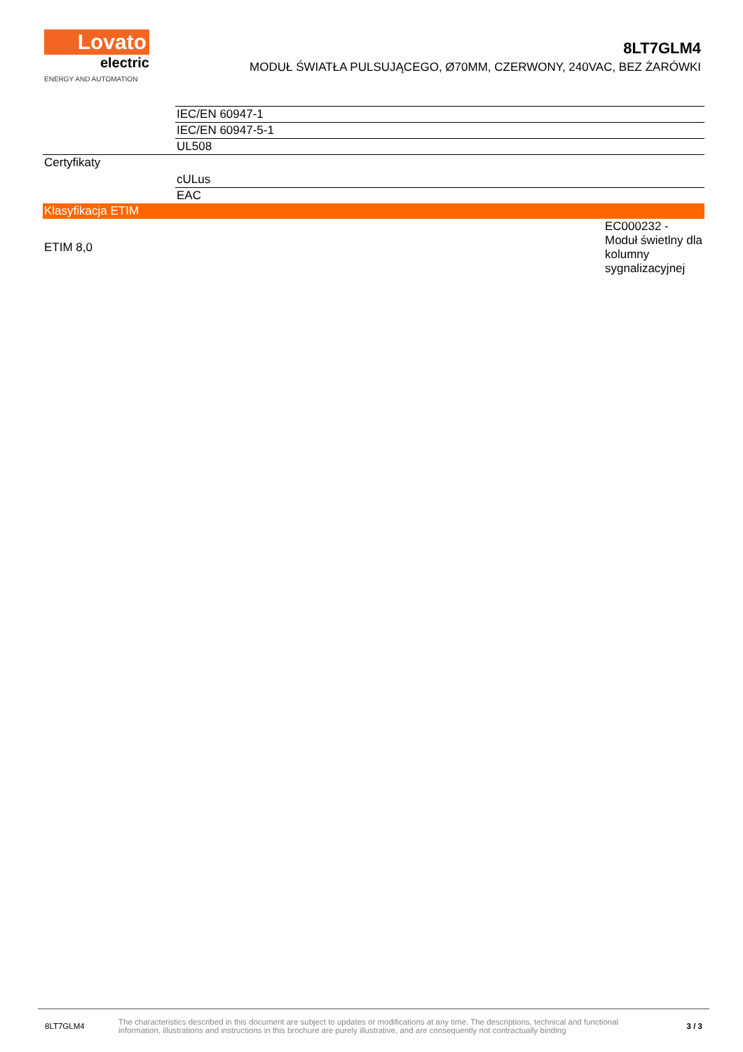Lovato
electric
ENERGY AND AUTOMATION
8LT7GLM4
MODUŁ ŚWIATŁA PULSUJĄCEGO, Ø70MM, CZERWONY, 240VAC, BEZ ŻARÓWKI
| | IEC/EN 60947-1 | |
| | IEC/EN 60947-5-1 | |
| | UL508 | |
| Certyfikaty | | |
| | cULus | |
| | EAC | |
| Klasyfikacja ETIM | | |
| ETIM 8,0 | | EC000232 - Moduł świetlny dla kolumny sygnalizacyjnej |
8LT7GLM4 The characteristics described in this document are subject to updates or modifications at any time. The descriptions, technical and functional information, illustrations and instructions in this brochure are purely illustrative, and are consequently not contractually binding 3 / 3